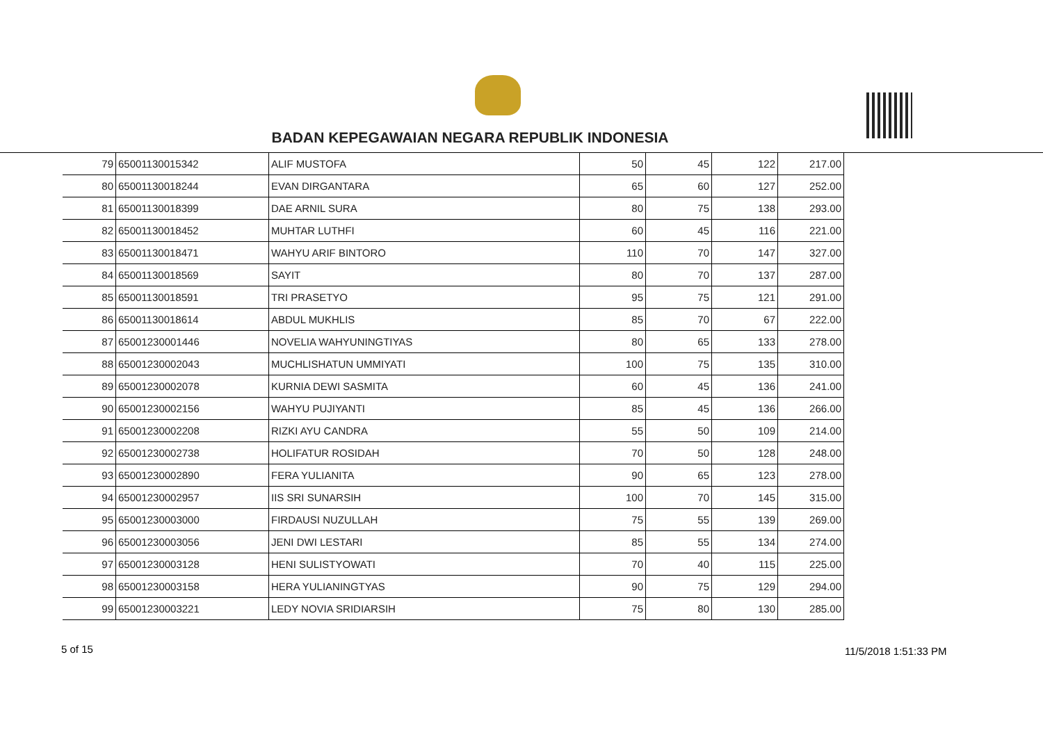BADAN KEPEGAWAIAN NEGARA REPUBLIK INDONESIA
| 79 | 65001130015342 | ALIF MUSTOFA | 50 | 45 | 122 | 217.00 |
| 80 | 65001130018244 | EVAN DIRGANTARA | 65 | 60 | 127 | 252.00 |
| 81 | 65001130018399 | DAE ARNIL SURA | 80 | 75 | 138 | 293.00 |
| 82 | 65001130018452 | MUHTAR LUTHFI | 60 | 45 | 116 | 221.00 |
| 83 | 65001130018471 | WAHYU ARIF BINTORO | 110 | 70 | 147 | 327.00 |
| 84 | 65001130018569 | SAYIT | 80 | 70 | 137 | 287.00 |
| 85 | 65001130018591 | TRI PRASETYO | 95 | 75 | 121 | 291.00 |
| 86 | 65001130018614 | ABDUL MUKHLIS | 85 | 70 | 67 | 222.00 |
| 87 | 65001230001446 | NOVELIA WAHYUNINGTIYAS | 80 | 65 | 133 | 278.00 |
| 88 | 65001230002043 | MUCHLISHATUN UMMIYATI | 100 | 75 | 135 | 310.00 |
| 89 | 65001230002078 | KURNIA DEWI SASMITA | 60 | 45 | 136 | 241.00 |
| 90 | 65001230002156 | WAHYU PUJIYANTI | 85 | 45 | 136 | 266.00 |
| 91 | 65001230002208 | RIZKI AYU CANDRA | 55 | 50 | 109 | 214.00 |
| 92 | 65001230002738 | HOLIFATUR ROSIDAH | 70 | 50 | 128 | 248.00 |
| 93 | 65001230002890 | FERA YULIANITA | 90 | 65 | 123 | 278.00 |
| 94 | 65001230002957 | IIS SRI SUNARSIH | 100 | 70 | 145 | 315.00 |
| 95 | 65001230003000 | FIRDAUSI NUZULLAH | 75 | 55 | 139 | 269.00 |
| 96 | 65001230003056 | JENI DWI LESTARI | 85 | 55 | 134 | 274.00 |
| 97 | 65001230003128 | HENI SULISTYOWATI | 70 | 40 | 115 | 225.00 |
| 98 | 65001230003158 | HERA YULIANINGTYAS | 90 | 75 | 129 | 294.00 |
| 99 | 65001230003221 | LEDY NOVIA SRIDIARSIH | 75 | 80 | 130 | 285.00 |
5 of 15 11/5/2018 1:51:33 PM